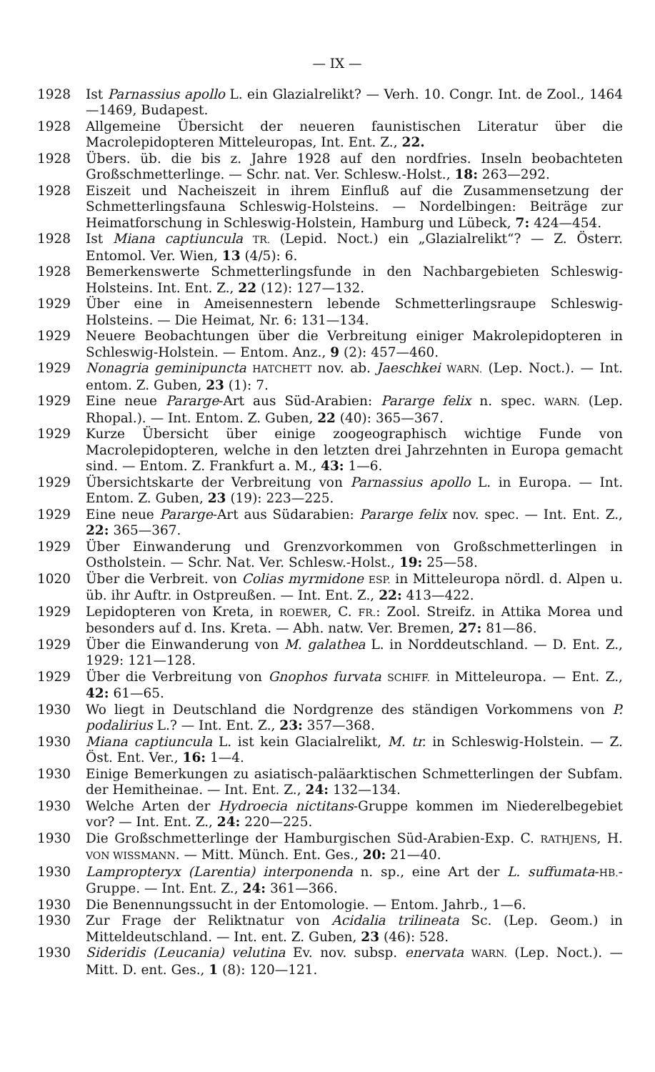— IX —
1928 Ist Parnassius apollo L. ein Glazialrelikt? — Verh. 10. Congr. Int. de Zool., 1464—1469, Budapest.
1928 Allgemeine Übersicht der neueren faunistischen Literatur über die Macrolepidopteren Mitteleuropas, Int. Ent. Z., 22.
1928 Übers. üb. die bis z. Jahre 1928 auf den nordfries. Inseln beobachteten Großschmetterlinge. — Schr. nat. Ver. Schlesw.-Holst., 18: 263—292.
1928 Eiszeit und Nacheiszeit in ihrem Einfluß auf die Zusammensetzung der Schmetterlingsfauna Schleswig-Holsteins. — Nordelbingen: Beiträge zur Heimatforschung in Schleswig-Holstein, Hamburg und Lübeck, 7: 424—454.
1928 Ist Miana captiuncula TR. (Lepid. Noct.) ein „Glazialrelikt“? — Z. Österr. Entomol. Ver. Wien, 13 (4/5): 6.
1928 Bemerkenswerte Schmetterlingsfunde in den Nachbargebieten Schleswig-Holsteins. Int. Ent. Z., 22 (12): 127—132.
1929 Über eine in Ameisennestern lebende Schmetterlingsraupe Schleswig-Holsteins. — Die Heimat, Nr. 6: 131—134.
1929 Neuere Beobachtungen über die Verbreitung einiger Makrolepidopteren in Schleswig-Holstein. — Entom. Anz., 9 (2): 457—460.
1929 Nonagria geminipuncta HATCHETT nov. ab. Jaeschkei WARN. (Lep. Noct.). — Int. entom. Z. Guben, 23 (1): 7.
1929 Eine neue Pararge-Art aus Süd-Arabien: Pararge felix n. spec. WARN. (Lep. Rhopal.). — Int. Entom. Z. Guben, 22 (40): 365—367.
1929 Kurze Übersicht über einige zoogeographisch wichtige Funde von Macrolepidopteren, welche in den letzten drei Jahrzehnten in Europa gemacht sind. — Entom. Z. Frankfurt a. M., 43: 1—6.
1929 Übersichtskarte der Verbreitung von Parnassius apollo L. in Europa. — Int. Entom. Z. Guben, 23 (19): 223—225.
1929 Eine neue Pararge-Art aus Südarabien: Pararge felix nov. spec. — Int. Ent. Z., 22: 365—367.
1929 Über Einwanderung und Grenzvorkommen von Großschmetterlingen in Ostholstein. — Schr. Nat. Ver. Schlesw.-Holst., 19: 25—58.
1020 Über die Verbreit. von Colias myrmidone ESP. in Mitteleuropa nördl. d. Alpen u. üb. ihr Auftr. in Ostpreußen. — Int. Ent. Z., 22: 413—422.
1929 Lepidopteren von Kreta, in ROEWER, C. FR.: Zool. Streifz. in Attika Morea und besonders auf d. Ins. Kreta. — Abh. natw. Ver. Bremen, 27: 81—86.
1929 Über die Einwanderung von M. galathea L. in Norddeutschland. — D. Ent. Z., 1929: 121—128.
1929 Über die Verbreitung von Gnophos furvata SCHIFF. in Mitteleuropa. — Ent. Z., 42: 61—65.
1930 Wo liegt in Deutschland die Nordgrenze des ständigen Vorkommens von P. podalirius L.? — Int. Ent. Z., 23: 357—368.
1930 Miana captiuncula L. ist kein Glacialrelikt, M. tr. in Schleswig-Holstein. — Z. Öst. Ent. Ver., 16: 1—4.
1930 Einige Bemerkungen zu asiatisch-paläarktischen Schmetterlingen der Subfam. der Hemitheinae. — Int. Ent. Z., 24: 132—134.
1930 Welche Arten der Hydroecia nictitans-Gruppe kommen im Niederelbegebiet vor? — Int. Ent. Z., 24: 220—225.
1930 Die Großschmetterlinge der Hamburgischen Süd-Arabien-Exp. C. RATHJENS, H. VON WISSMANN. — Mitt. Münch. Ent. Ges., 20: 21—40.
1930 Lampropteryx (Larentia) interponenda n. sp., eine Art der L. suffumata-HB.-Gruppe. — Int. Ent. Z., 24: 361—366.
1930 Die Benennungssucht in der Entomologie. — Entom. Jahrb., 1—6.
1930 Zur Frage der Reliktnatur von Acidalia trilineata Sc. (Lep. Geom.) in Mitteldeutschland. — Int. ent. Z. Guben, 23 (46): 528.
1930 Sideridis (Leucania) velutina Ev. nov. subsp. enervata WARN. (Lep. Noct.). — Mitt. D. ent. Ges., 1 (8): 120—121.